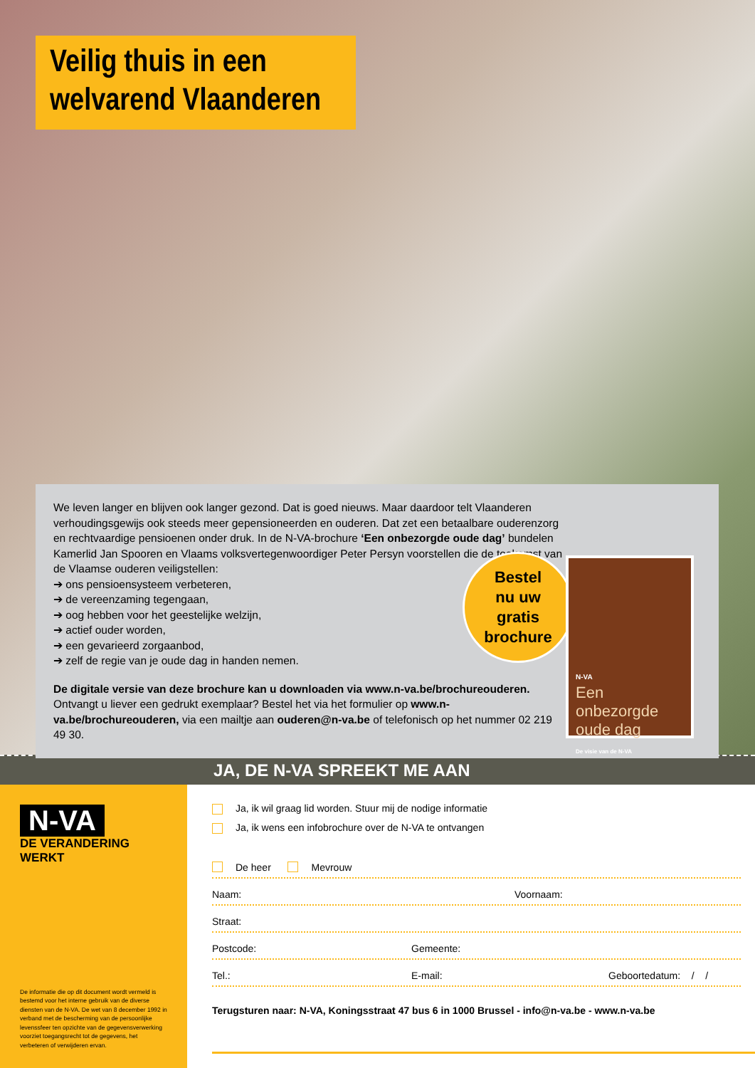Veilig thuis in een welvarend Vlaanderen
We leven langer en blijven ook langer gezond. Dat is goed nieuws. Maar daardoor telt Vlaanderen verhoudingsgewijs ook steeds meer gepensioneerden en ouderen. Dat zet een betaalbare ouderenzorg en rechtvaardige pensioenen onder druk. In de N-VA-brochure ‘Een onbezorgde oude dag’ bundelen Kamerlid Jan Spooren en Vlaams volksvertegenwoordiger Peter Persyn voorstellen die de toekomst van de Vlaamse ouderen veiligstellen:
➔ ons pensioensysteem verbeteren,
➔ de vereenzaming tegengaan,
➔ oog hebben voor het geestelijke welzijn,
➔ actief ouder worden,
➔ een gevarieerd zorgaanbod,
➔ zelf de regie van je oude dag in handen nemen.
De digitale versie van deze brochure kan u downloaden via www.n-va.be/brochureouderen.
Ontvangt u liever een gedrukt exemplaar? Bestel het via het formulier op www.n-va.be/brochureouderen, via een mailtje aan ouderen@n-va.be of telefonisch op het nummer 02 219 49 30.
Bestel
nu uw
gratis
brochure
N-VA
Een onbezorgde oude dag
De visie van de N-VA
JA, DE N-VA SPREEKT ME AAN
N-VA
DE VERANDERING WERKT
De informatie die op dit document wordt vermeld is bestemd voor het interne gebruik van de diverse diensten van de N-VA. De wet van 8 december 1992 in verband met de bescherming van de persoonlijke levenssfeer ten opzichte van de gegevensverwerking voorziet toegangsrecht tot de gegevens, het verbeteren of verwijderen ervan.
Ja, ik wil graag lid worden. Stuur mij de nodige informatie
Ja, ik wens een infobrochure over de N-VA te ontvangen
De heer Mevrouw
Naam: Voornaam:
Straat:
Postcode: Gemeente:
Tel.: E-mail: Geboortedatum: / /
Terugsturen naar: N-VA, Koningsstraat 47 bus 6 in 1000 Brussel - info@n-va.be - www.n-va.be